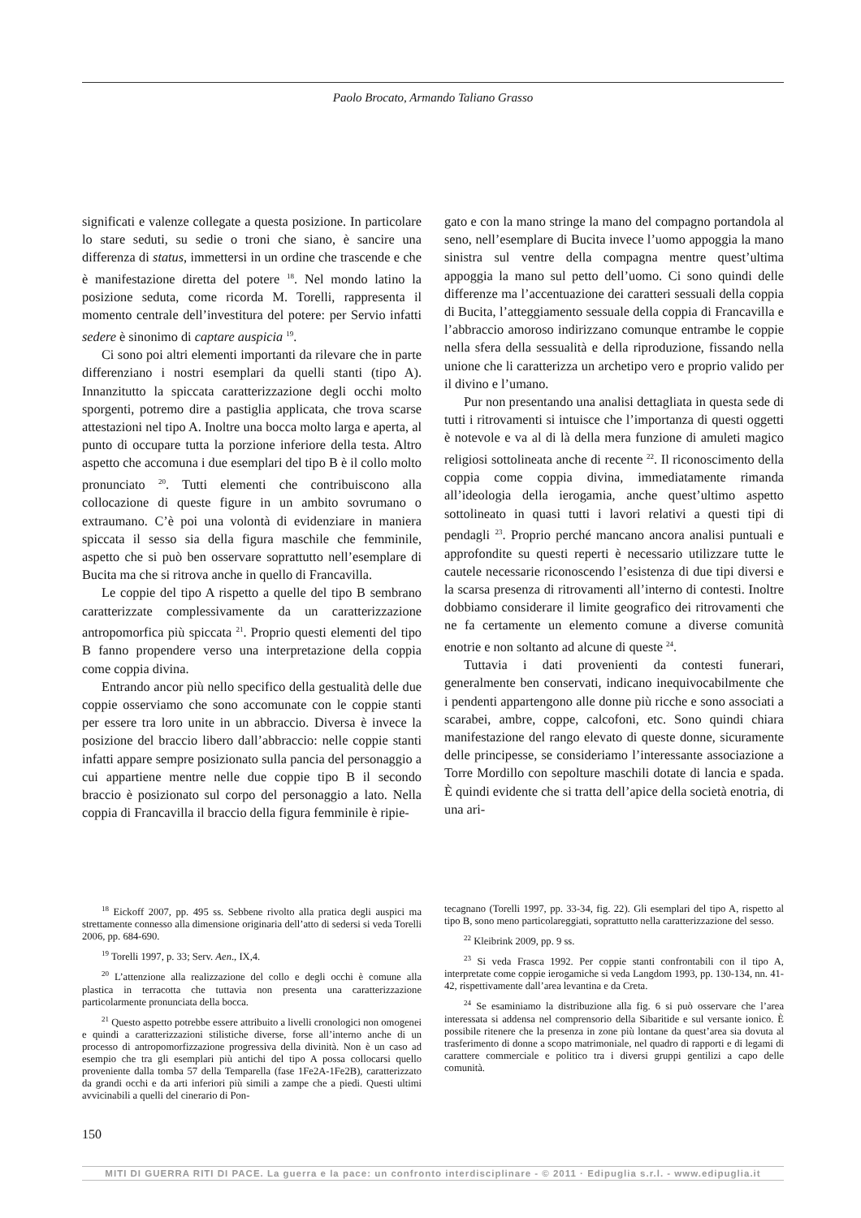Paolo Brocato, Armando Taliano Grasso
significati e valenze collegate a questa posizione. In particolare lo stare seduti, su sedie o troni che siano, è sancire una differenza di status, immettersi in un ordine che trascende e che è manifestazione diretta del potere <sup>18</sup>. Nel mondo latino la posizione seduta, come ricorda M. Torelli, rappresenta il momento centrale dell’investitura del potere: per Servio infatti sedere è sinonimo di captare auspicia <sup>19</sup>.
Ci sono poi altri elementi importanti da rilevare che in parte differenziano i nostri esemplari da quelli stanti (tipo A). Innanzitutto la spiccata caratterizzazione degli occhi molto sporgenti, potremo dire a pastiglia applicata, che trova scarse attestazioni nel tipo A. Inoltre una bocca molto larga e aperta, al punto di occupare tutta la porzione inferiore della testa. Altro aspetto che accomuna i due esemplari del tipo B è il collo molto pronunciato <sup>20</sup>. Tutti elementi che contribuiscono alla collocazione di queste figure in un ambito sovrumano o extraumano. C’è poi una volontà di evidenziare in maniera spiccata il sesso sia della figura maschile che femminile, aspetto che si può ben osservare soprattutto nell’esemplare di Bucita ma che si ritrova anche in quello di Francavilla.
Le coppie del tipo A rispetto a quelle del tipo B sembrano caratterizzate complessivamente da un caratterizzazione antropomorfica più spiccata <sup>21</sup>. Proprio questi elementi del tipo B fanno propendere verso una interpretazione della coppia come coppia divina.
Entrando ancor più nello specifico della gestualità delle due coppie osserviamo che sono accomunate con le coppie stanti per essere tra loro unite in un abbraccio. Diversa è invece la posizione del braccio libero dall’abbraccio: nelle coppie stanti infatti appare sempre posizionato sulla pancia del personaggio a cui appartiene mentre nelle due coppie tipo B il secondo braccio è posizionato sul corpo del personaggio a lato. Nella coppia di Francavilla il braccio della figura femminile è ripie-
gato e con la mano stringe la mano del compagno portandola al seno, nell’esemplare di Bucita invece l’uomo appoggia la mano sinistra sul ventre della compagna mentre quest’ultima appoggia la mano sul petto dell’uomo. Ci sono quindi delle differenze ma l’accentuazione dei caratteri sessuali della coppia di Bucita, l’atteggiamento sessuale della coppia di Francavilla e l’abbraccio amoroso indirizzano comunque entrambe le coppie nella sfera della sessualità e della riproduzione, fissando nella unione che li caratterizza un archetipo vero e proprio valido per il divino e l’umano.
Pur non presentando una analisi dettagliata in questa sede di tutti i ritrovamenti si intuisce che l’importanza di questi oggetti è notevole e va al di là della mera funzione di amuleti magico religiosi sottolineata anche di recente <sup>22</sup>. Il riconoscimento della coppia come coppia divina, immediatamente rimanda all’ideologia della ierogamia, anche quest’ultimo aspetto sottolineato in quasi tutti i lavori relativi a questi tipi di pendagli <sup>23</sup>. Proprio perché mancano ancora analisi puntuali e approfondite su questi reperti è necessario utilizzare tutte le cautele necessarie riconoscendo l’esistenza di due tipi diversi e la scarsa presenza di ritrovamenti all’interno di contesti. Inoltre dobbiamo considerare il limite geografico dei ritrovamenti che ne fa certamente un elemento comune a diverse comunità enotrie e non soltanto ad alcune di queste <sup>24</sup>.
Tuttavia i dati provenienti da contesti funerari, generalmente ben conservati, indicano inequivocabilmente che i pendenti appartengono alle donne più ricche e sono associati a scarabei, ambre, coppe, calcofoni, etc. Sono quindi chiara manifestazione del rango elevato di queste donne, sicuramente delle principesse, se consideriamo l’interessante associazione a Torre Mordillo con sepolture maschili dotate di lancia e spada. È quindi evidente che si tratta dell’apice della società enotria, di una ari-
<sup>18</sup> Eickoff 2007, pp. 495 ss. Sebbene rivolto alla pratica degli auspici ma strettamente connesso alla dimensione originaria dell’atto di sedersi si veda Torelli 2006, pp. 684-690.
<sup>19</sup> Torelli 1997, p. 33; Serv. Aen., IX,4.
<sup>20</sup> L’attenzione alla realizzazione del collo e degli occhi è comune alla plastica in terracotta che tuttavia non presenta una caratterizzazione particolarmente pronunciata della bocca.
<sup>21</sup> Questo aspetto potrebbe essere attribuito a livelli cronologici non omogenei e quindi a caratterizzazioni stilistiche diverse, forse all’interno anche di un processo di antropomorfizzazione progressiva della divinità. Non è un caso ad esempio che tra gli esemplari più antichi del tipo A possa collocarsi quello proveniente dalla tomba 57 della Temparella (fase 1Fe2A-1Fe2B), caratterizzato da grandi occhi e da arti inferiori più simili a zampe che a piedi. Questi ultimi avvicinabili a quelli del cinerario di Pon-
tecagnano (Torelli 1997, pp. 33-34, fig. 22). Gli esemplari del tipo A, rispetto al tipo B, sono meno particolareggiati, soprattutto nella caratterizzazione del sesso.
<sup>22</sup> Kleibrink 2009, pp. 9 ss.
<sup>23</sup> Si veda Frasca 1992. Per coppie stanti confrontabili con il tipo A, interpretate come coppie ierogamiche si veda Langdom 1993, pp. 130-134, nn. 41-42, rispettivamente dall’area levantina e da Creta.
<sup>24</sup> Se esaminiamo la distribuzione alla fig. 6 si può osservare che l’area interessata si addensa nel comprensorio della Sibaritide e sul versante ionico. È possibile ritenere che la presenza in zone più lontane da quest’area sia dovuta al trasferimento di donne a scopo matrimoniale, nel quadro di rapporti e di legami di carattere commerciale e politico tra i diversi gruppi gentilizi a capo delle comunità.
150
MITI DI GUERRA RITI DI PACE. La guerra e la pace: un confronto interdisciplinare - © 2011 · Edipuglia s.r.l. - www.edipuglia.it